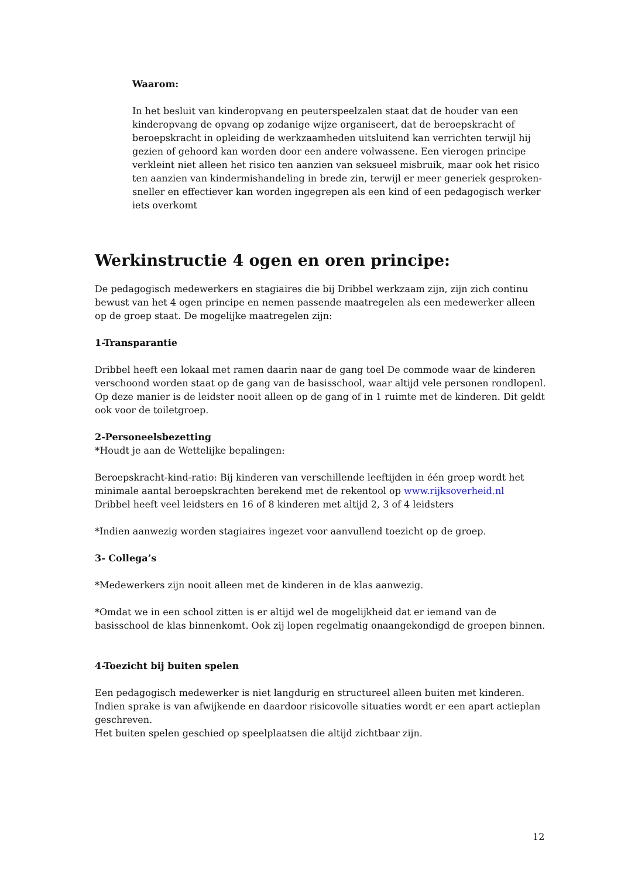Waarom:
In het besluit van kinderopvang en peuterspeelzalen staat dat de houder van een kinderopvang de opvang op zodanige wijze organiseert, dat de beroepskracht of beroepskracht in opleiding de werkzaamheden uitsluitend kan verrichten terwijl hij gezien of gehoord kan worden door een andere volwassene. Een vierogen principe verkleint niet alleen het risico ten aanzien van seksueel misbruik, maar ook het risico ten aanzien van kindermishandeling in brede zin, terwijl er meer generiek gesproken- sneller en effectiever kan worden ingegrepen als een kind of een pedagogisch werker iets overkomt
Werkinstructie 4 ogen en oren principe:
De pedagogisch medewerkers en stagiaires die bij Dribbel werkzaam zijn, zijn zich continu bewust van het 4 ogen principe en nemen passende maatregelen als een medewerker alleen op de groep staat. De mogelijke maatregelen zijn:
1-Transparantie
Dribbel heeft een lokaal met ramen daarin naar de gang toel De commode waar de kinderen verschoond worden staat op de gang van de basisschool, waar altijd vele personen rondlopenl. Op deze manier is de leidster nooit alleen op de gang of in 1 ruimte met de kinderen. Dit geldt ook voor de toiletgroep.
2-Personeelsbezetting
*Houdt je aan de Wettelijke bepalingen:
Beroepskracht-kind-ratio: Bij kinderen van verschillende leeftijden in één groep wordt het minimale aantal beroepskrachten berekend met de rekentool op www.rijksoverheid.nl
Dribbel heeft veel leidsters en 16 of 8 kinderen met altijd 2, 3 of 4 leidsters
*Indien aanwezig worden stagiaires ingezet voor aanvullend toezicht op de groep.
3- Collega’s
*Medewerkers zijn nooit alleen met de kinderen in de klas aanwezig.
*Omdat we in een school zitten is er altijd wel de mogelijkheid dat er iemand van de basisschool de klas binnenkomt. Ook zij lopen regelmatig onaangekondigd de groepen binnen.
4-Toezicht bij buiten spelen
Een pedagogisch medewerker is niet langdurig en structureel alleen buiten met kinderen. Indien sprake is van afwijkende en daardoor risicovolle situaties wordt er een apart actieplan geschreven.
Het buiten spelen geschied op speelplaatsen die altijd zichtbaar zijn.
12